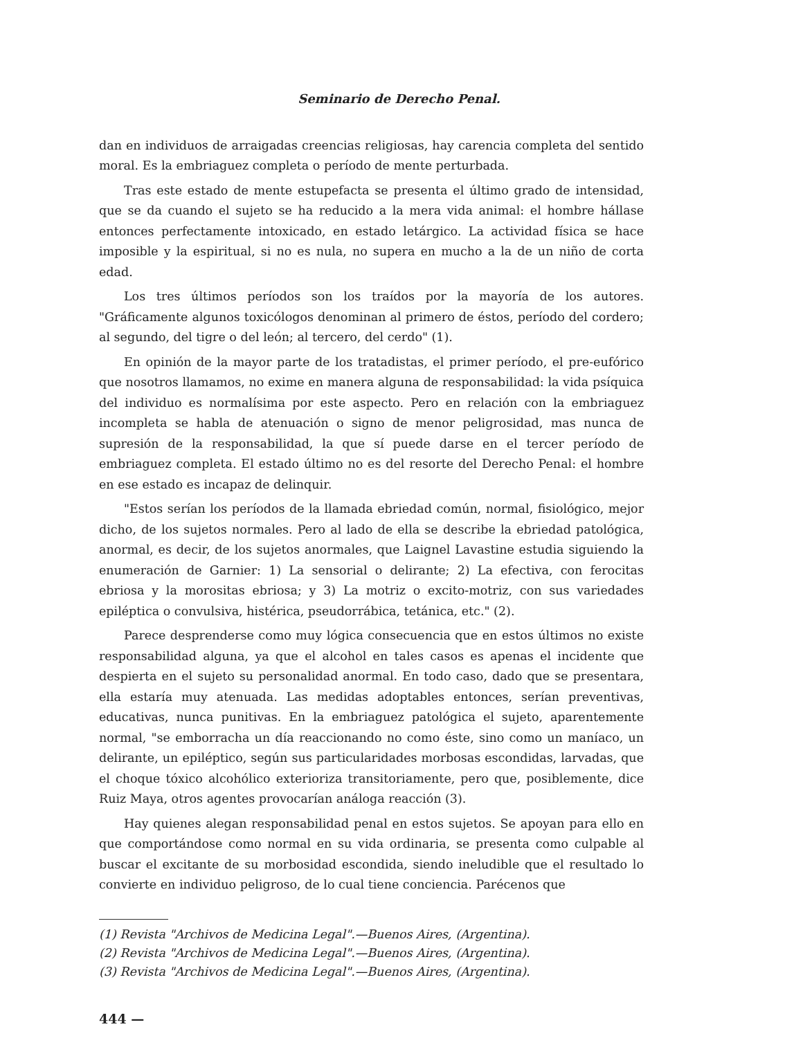Seminario de Derecho Penal.
dan en individuos de arraigadas creencias religiosas, hay carencia completa del sentido moral. Es la embriaguez completa o período de mente perturbada.
Tras este estado de mente estupefacta se presenta el último grado de intensidad, que se da cuando el sujeto se ha reducido a la mera vida animal: el hombre hállase entonces perfectamente intoxicado, en estado letárgico. La actividad física se hace imposible y la espiritual, si no es nula, no supera en mucho a la de un niño de corta edad.
Los tres últimos períodos son los traídos por la mayoría de los autores. "Gráficamente algunos toxicólogos denominan al primero de éstos, período del cordero; al segundo, del tigre o del león; al tercero, del cerdo" (1).
En opinión de la mayor parte de los tratadistas, el primer período, el pre-eufórico que nosotros llamamos, no exime en manera alguna de responsabilidad: la vida psíquica del individuo es normalísima por este aspecto. Pero en relación con la embriaguez incompleta se habla de atenuación o signo de menor peligrosidad, mas nunca de supresión de la responsabilidad, la que sí puede darse en el tercer período de embriaguez completa. El estado último no es del resorte del Derecho Penal: el hombre en ese estado es incapaz de delinquir.
"Estos serían los períodos de la llamada ebriedad común, normal, fisiológico, mejor dicho, de los sujetos normales. Pero al lado de ella se describe la ebriedad patológica, anormal, es decir, de los sujetos anormales, que Laignel Lavastine estudia siguiendo la enumeración de Garnier: 1) La sensorial o delirante; 2) La efectiva, con ferocitas ebriosa y la morositas ebriosa; y 3) La motriz o excito-motriz, con sus variedades epiléptica o convulsiva, histérica, pseudorrábica, tetánica, etc." (2).
Parece desprenderse como muy lógica consecuencia que en estos últimos no existe responsabilidad alguna, ya que el alcohol en tales casos es apenas el incidente que despierta en el sujeto su personalidad anormal. En todo caso, dado que se presentara, ella estaría muy atenuada. Las medidas adoptables entonces, serían preventivas, educativas, nunca punitivas. En la embriaguez patológica el sujeto, aparentemente normal, "se emborracha un día reaccionando no como éste, sino como un maníaco, un delirante, un epiléptico, según sus particularidades morbosas escondidas, larvadas, que el choque tóxico alcohólico exterioriza transitoriamente, pero que, posiblemente, dice Ruiz Maya, otros agentes provocarían análoga reacción (3).
Hay quienes alegan responsabilidad penal en estos sujetos. Se apoyan para ello en que comportándose como normal en su vida ordinaria, se presenta como culpable al buscar el excitante de su morbosidad escondida, siendo ineludible que el resultado lo convierte en individuo peligroso, de lo cual tiene conciencia. Parécenos que
(1) Revista "Archivos de Medicina Legal".—Buenos Aires, (Argentina).
(2) Revista "Archivos de Medicina Legal".—Buenos Aires, (Argentina).
(3) Revista "Archivos de Medicina Legal".—Buenos Aires, (Argentina).
444 —